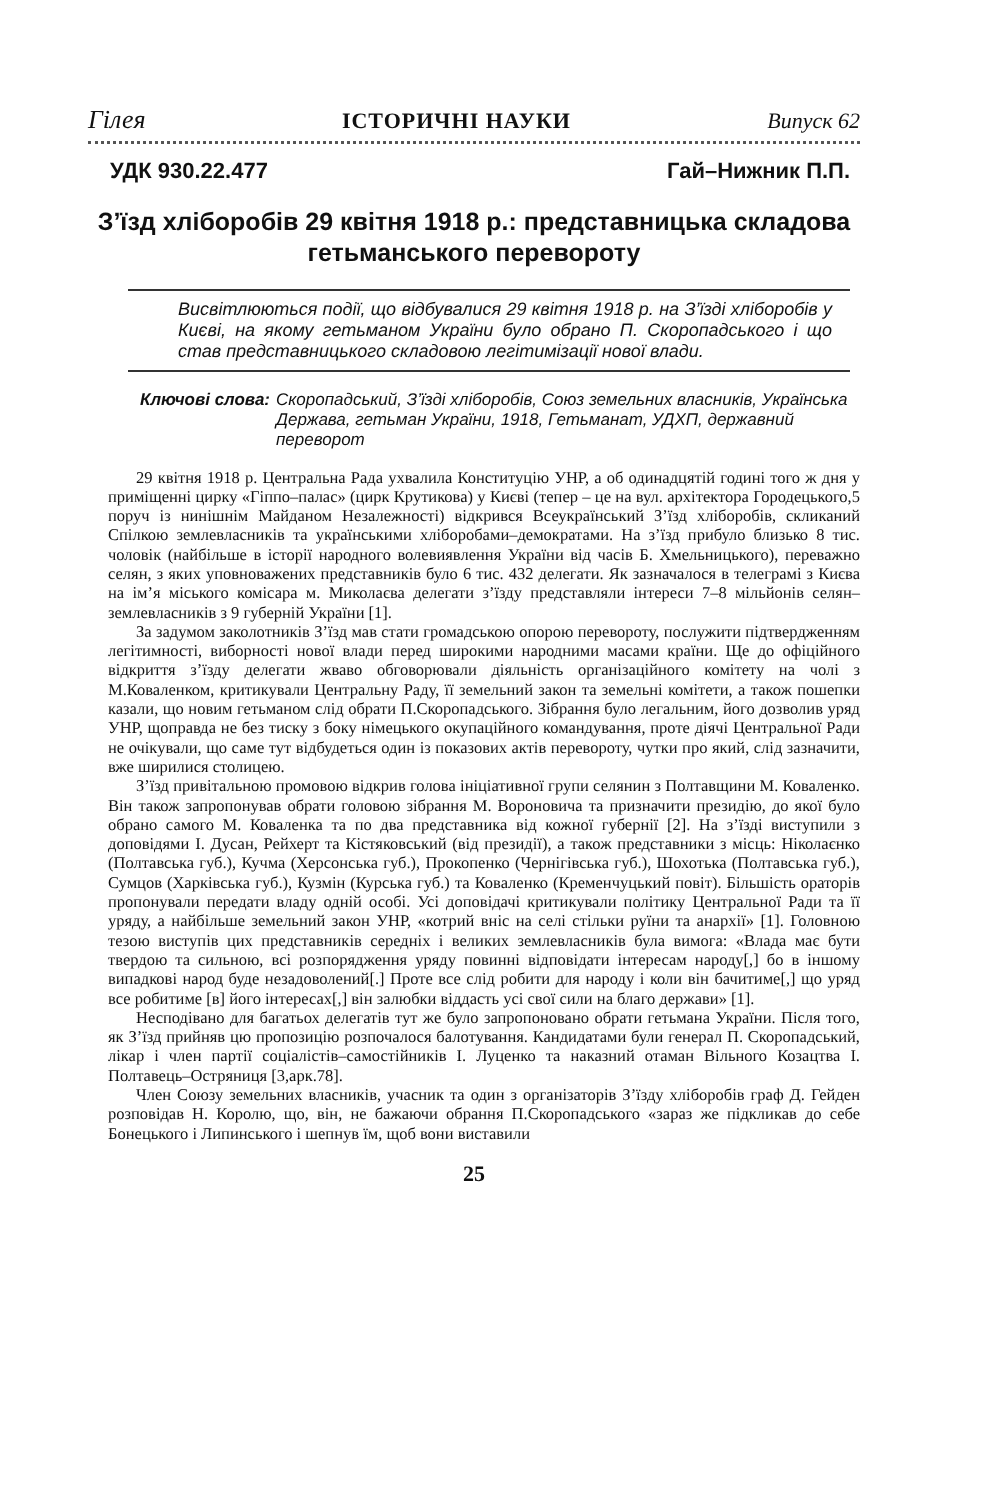Гілея ІСТОРИЧНІ НАУКИ Випуск 62
УДК 930.22.477 Гай–Нижник П.П.
З’їзд хліборобів 29 квітня 1918 р.: представницька складова гетьманського перевороту
Висвітлюються події, що відбувалися 29 квітня 1918 р. на З’їзді хліборобів у Києві, на якому гетьманом України було обрано П. Скоропадського і що став представницького складовою легітимізації нової влади.
Ключові слова: Скоропадський, З’їзді хліборобів, Союз земельних власників, Українська Держава, гетьман України, 1918, Гетьманат, УДХП, державний переворот
29 квітня 1918 р. Центральна Рада ухвалила Конституцію УНР, а об одинадцятій годині того ж дня у приміщенні цирку «Гіппо–палас» (цирк Крутикова) у Києві (тепер – це на вул. архітектора Городецького,5 поруч із нинішнім Майданом Незалежності) відкрився Всеукраїнський З’їзд хліборобів, скликаний Спілкою землевласників та українськими хліборобами–демократами. На з’їзд прибуло близько 8 тис. чоловік (найбільше в історії народного волевиявлення України від часів Б. Хмельницького), переважно селян, з яких уповноважених представників було 6 тис. 432 делегати. Як зазначалося в телеграмі з Києва на ім’я міського комісара м. Миколаєва делегати з’їзду представляли інтереси 7–8 мільйонів селян–землевласників з 9 губерній України [1].
За задумом заколотників З’їзд мав стати громадською опорою перевороту, послужити підтвердженням легітимності, виборності нової влади перед широкими народними масами країни. Ще до офіційного відкриття з’їзду делегати жваво обговорювали діяльність організаційного комітету на чолі з М.Коваленком, критикували Центральну Раду, її земельний закон та земельні комітети, а також пошепки казали, що новим гетьманом слід обрати П.Скоропадського. Зібрання було легальним, його дозволив уряд УНР, щоправда не без тиску з боку німецького окупаційного командування, проте діячі Центральної Ради не очікували, що саме тут відбудеться один із показових актів перевороту, чутки про який, слід зазначити, вже ширилися столицею.
З’їзд привітальною промовою відкрив голова ініціативної групи селянин з Полтавщини М. Коваленко. Він також запропонував обрати головою зібрання М. Вороновича та призначити президію, до якої було обрано самого М. Коваленка та по два представника від кожної губернії [2]. На з’їзді виступили з доповідями І. Дусан, Рейхерт та Кістяковський (від президії), а також представники з місць: Ніколаєнко (Полтавська губ.), Кучма (Херсонська губ.), Прокопенко (Чернігівська губ.), Шохотька (Полтавська губ.), Сумцов (Харківська губ.), Кузмін (Курська губ.) та Коваленко (Кременчуцький повіт). Більшість ораторів пропонували передати владу одній особі. Усі доповідачі критикували політику Центральної Ради та її уряду, а найбільше земельний закон УНР, «котрий вніс на селі стільки руїни та анархії» [1]. Головною тезою виступів цих представників середніх і великих землевласників була вимога: «Влада має бути твердою та сильною, всі розпорядження уряду повинні відповідати інтересам народу[,] бо в іншому випадкові народ буде незадоволений[.] Проте все слід робити для народу і коли він бачитиме[,] що уряд все робитиме [в] його інтересах[,] він залюбки віддасть усі свої сили на благо держави» [1].
Несподівано для багатьох делегатів тут же було запропоновано обрати гетьмана України. Після того, як З’їзд прийняв цю пропозицію розпочалося балотування. Кандидатами були генерал П. Скоропадський, лікар і член партії соціалістів–самостійників І. Луценко та наказний отаман Вільного Козацтва І. Полтавець–Остряниця [3,арк.78].
Член Союзу земельних власників, учасник та один з організаторів З’їзду хліборобів граф Д. Гейден розповідав Н. Королю, що, він, не бажаючи обрання П.Скоропадського «зараз же підкликав до себе Бонецького і Липинського і шепнув їм, щоб вони виставили
25